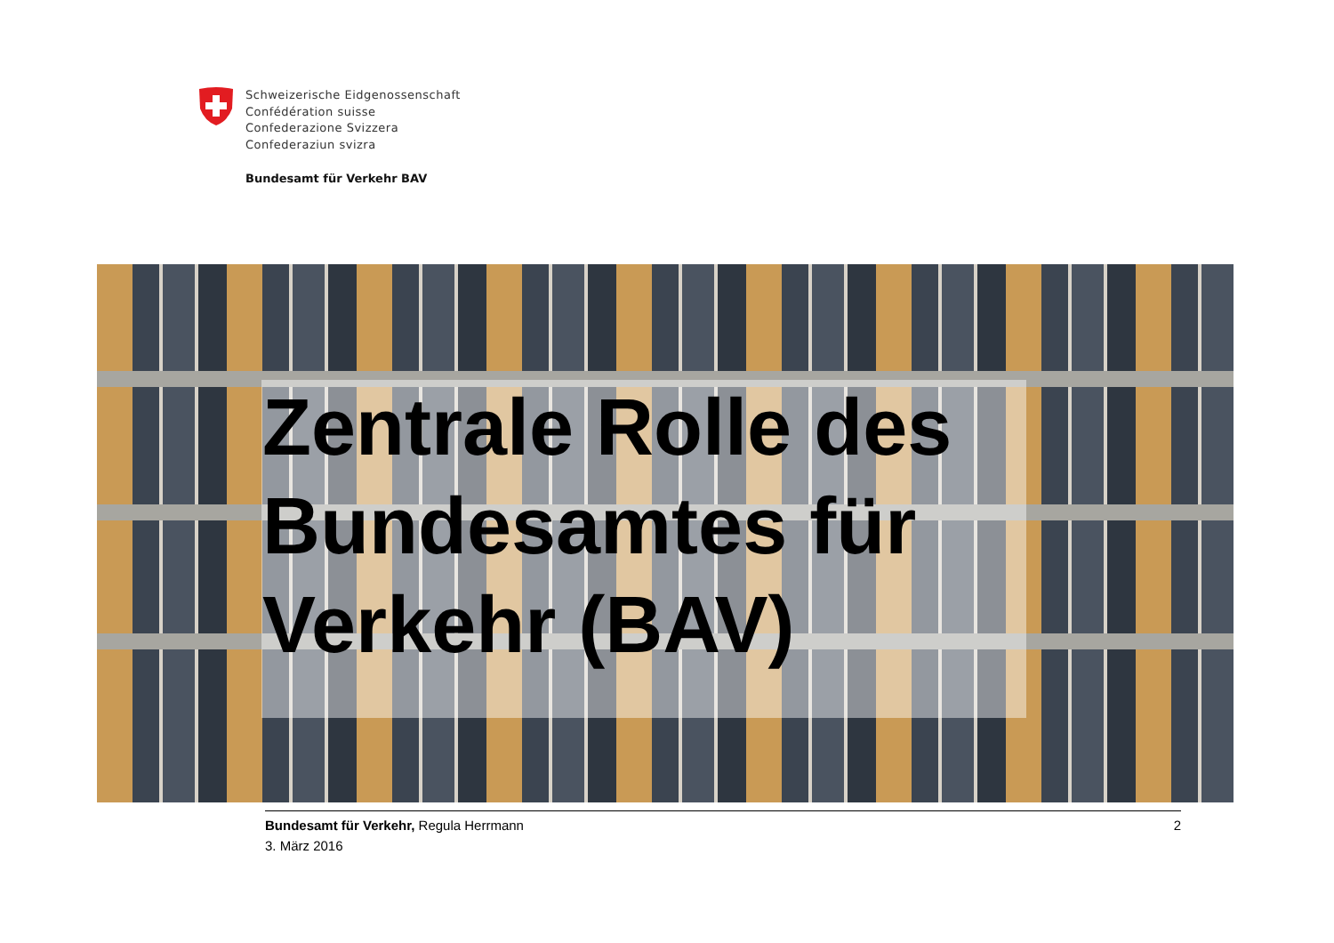Schweizerische Eidgenossenschaft
Confédération suisse
Confederazione Svizzera
Confederaziun svizra
Bundesamt für Verkehr BAV
Zentrale Rolle des
Bundesamtes für
Verkehr (BAV)
Bundesamt für Verkehr, Regula Herrmann
3. März 2016
2